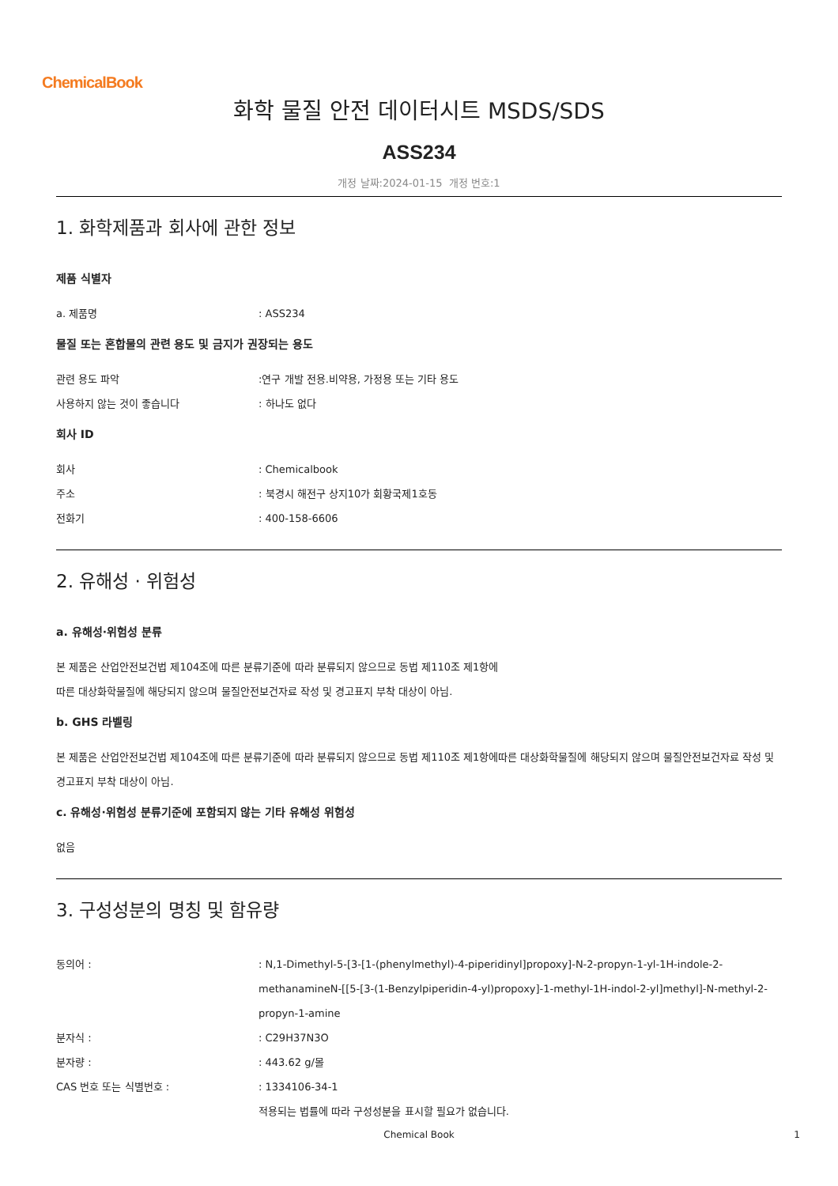ChemicalBook
화학 물질 안전 데이터시트 MSDS/SDS
ASS234
개정 날짜:2024-01-15 개정 번호:1
1. 화학제품과 회사에 관한 정보
제품 식별자
a. 제품명 : ASS234
물질 또는 혼합물의 관련 용도 및 금지가 권장되는 용도
관련 용도 파악 :연구 개발 전용.비약용, 가정용 또는 기타 용도
사용하지 않는 것이 좋습니다 : 하나도 없다
회사 ID
회사 : Chemicalbook
주소 : 북경시 해전구 상지10가 회황국제1호동
전화기 : 400-158-6606
2. 유해성 · 위험성
a. 유해성·위험성 분류
본 제품은 산업안전보건법 제104조에 따른 분류기준에 따라 분류되지 않으므로 동법 제110조 제1항에
따른 대상화학물질에 해당되지 않으며 물질안전보건자료 작성 및 경고표지 부착 대상이 아님.
b. GHS 라벨링
본 제품은 산업안전보건법 제104조에 따른 분류기준에 따라 분류되지 않으므로 동법 제110조 제1항에따른 대상화학물질에 해당되지 않으며 물질안전보건자료 작성 및 경고표지 부착 대상이 아님.
c. 유해성·위험성 분류기준에 포함되지 않는 기타 유해성 위험성
없음
3. 구성성분의 명칭 및 함유량
동의어 : : N,1-Dimethyl-5-[3-[1-(phenylmethyl)-4-piperidinyl]propoxy]-N-2-propyn-1-yl-1H-indole-2-methanamineN-[[5-[3-(1-Benzylpiperidin-4-yl)propoxy]-1-methyl-1H-indol-2-yl]methyl]-N-methyl-2-propyn-1-amine
분자식 : : C29H37N3O
분자량 : : 443.62 g/몰
CAS 번호 또는 식별번호 : : 1334106-34-1
적용되는 법률에 따라 구성성분을 표시할 필요가 없습니다.
Chemical Book 1